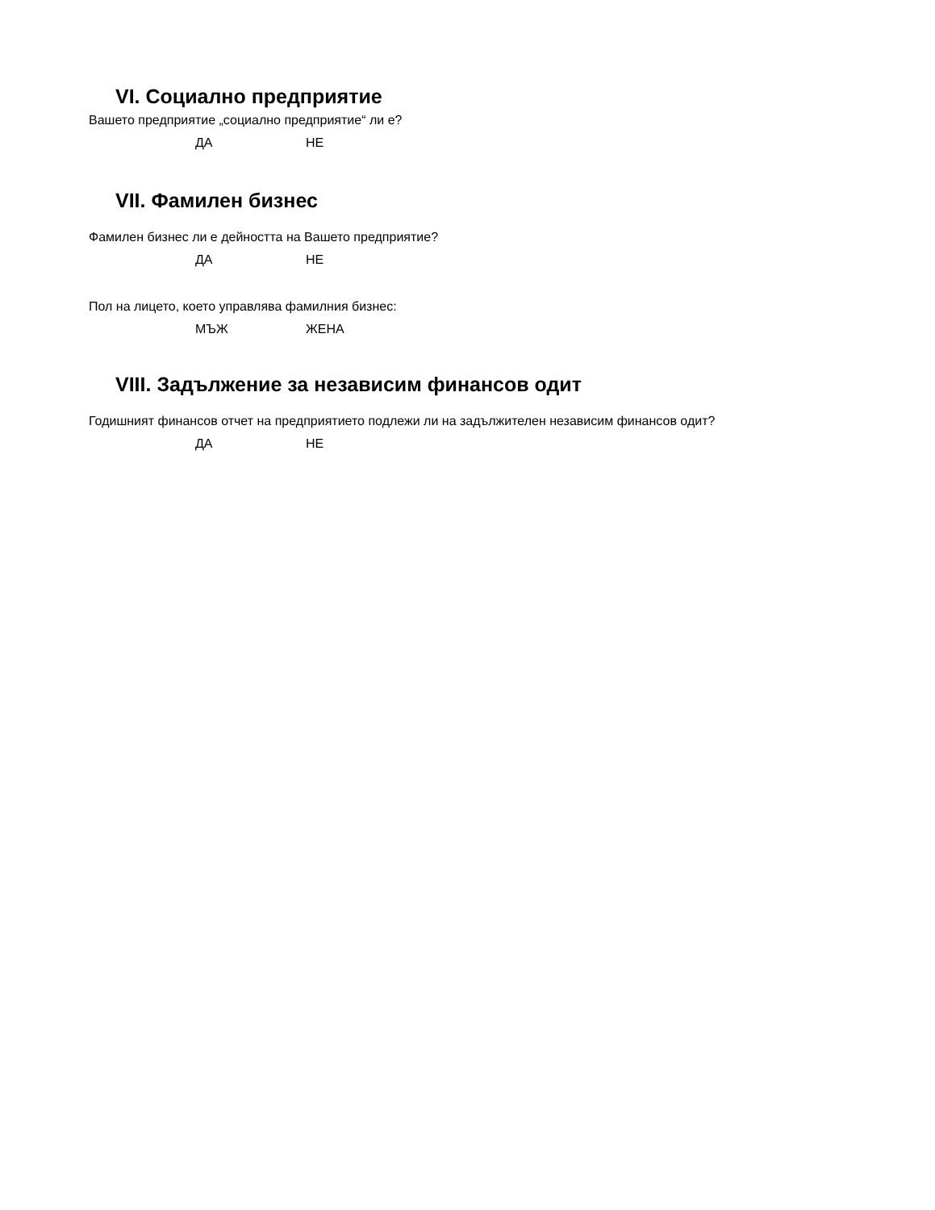VI. Социално предприятие
Вашето предприятие „социално предприятие“ ли е?
ДА НЕ
VII. Фамилен бизнес
Фамилен бизнес ли е дейността на Вашето предприятие?
ДА НЕ
Пол на лицето, което управлява фамилния бизнес:
МЪЖ ЖЕНА
VIII. Задължение за независим финансов одит
Годишният финансов отчет на предприятието подлежи ли на задължителен независим финансов одит?
ДА НЕ